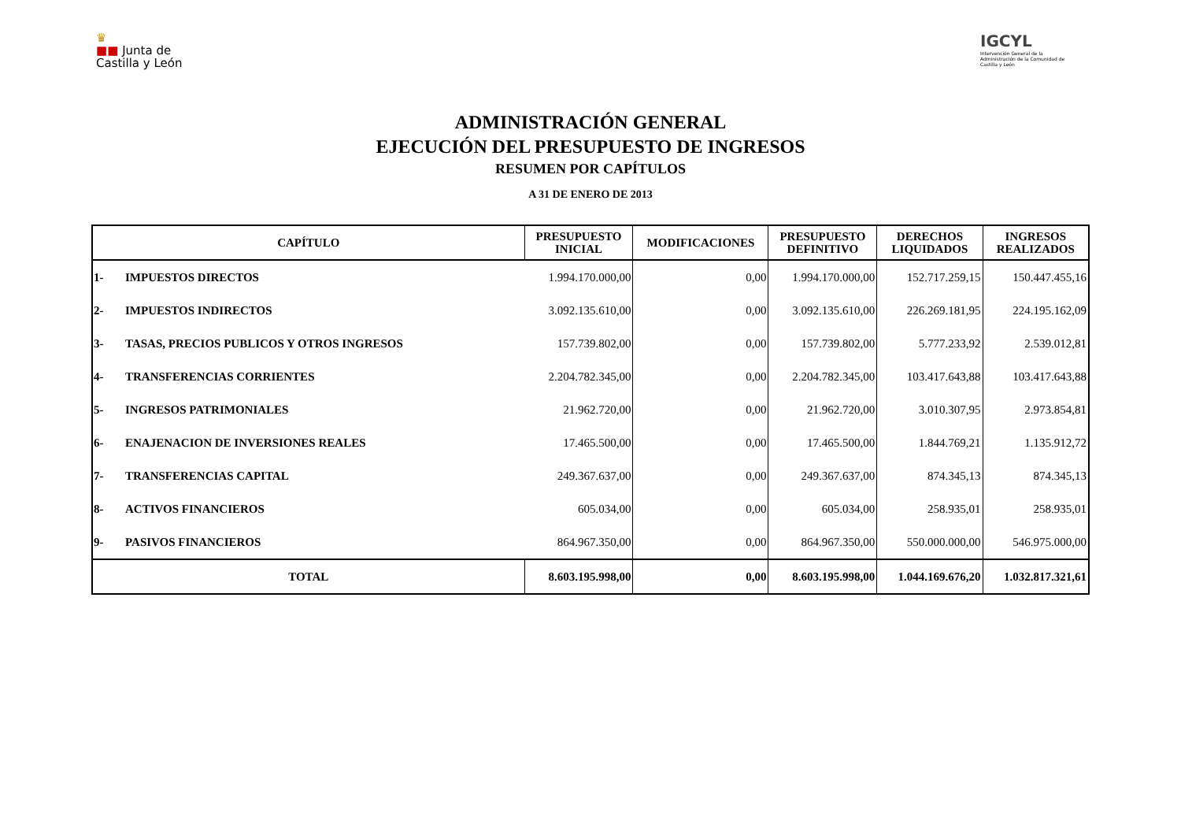♛
■■ Junta de
Castilla y León
IGCYL
Intervención General de la Administración de la Comunidad de Castilla y León
ADMINISTRACIÓN GENERAL
EJECUCIÓN DEL PRESUPUESTO DE INGRESOS
RESUMEN POR CAPÍTULOS
A 31 DE ENERO DE 2013
| CAPÍTULO | | PRESUPUESTO INICIAL | MODIFICACIONES | PRESUPUESTO DEFINITIVO | DERECHOS LIQUIDADOS | INGRESOS REALIZADOS |
| --- | --- | --- | --- | --- | --- | --- |
| 1- | IMPUESTOS DIRECTOS | 1.994.170.000,00 | 0,00 | 1.994.170.000,00 | 152.717.259,15 | 150.447.455,16 |
| 2- | IMPUESTOS INDIRECTOS | 3.092.135.610,00 | 0,00 | 3.092.135.610,00 | 226.269.181,95 | 224.195.162,09 |
| 3- | TASAS, PRECIOS PUBLICOS Y OTROS INGRESOS | 157.739.802,00 | 0,00 | 157.739.802,00 | 5.777.233,92 | 2.539.012,81 |
| 4- | TRANSFERENCIAS CORRIENTES | 2.204.782.345,00 | 0,00 | 2.204.782.345,00 | 103.417.643,88 | 103.417.643,88 |
| 5- | INGRESOS PATRIMONIALES | 21.962.720,00 | 0,00 | 21.962.720,00 | 3.010.307,95 | 2.973.854,81 |
| 6- | ENAJENACION DE INVERSIONES REALES | 17.465.500,00 | 0,00 | 17.465.500,00 | 1.844.769,21 | 1.135.912,72 |
| 7- | TRANSFERENCIAS CAPITAL | 249.367.637,00 | 0,00 | 249.367.637,00 | 874.345,13 | 874.345,13 |
| 8- | ACTIVOS FINANCIEROS | 605.034,00 | 0,00 | 605.034,00 | 258.935,01 | 258.935,01 |
| 9- | PASIVOS FINANCIEROS | 864.967.350,00 | 0,00 | 864.967.350,00 | 550.000.000,00 | 546.975.000,00 |
| TOTAL | | 8.603.195.998,00 | 0,00 | 8.603.195.998,00 | 1.044.169.676,20 | 1.032.817.321,61 |